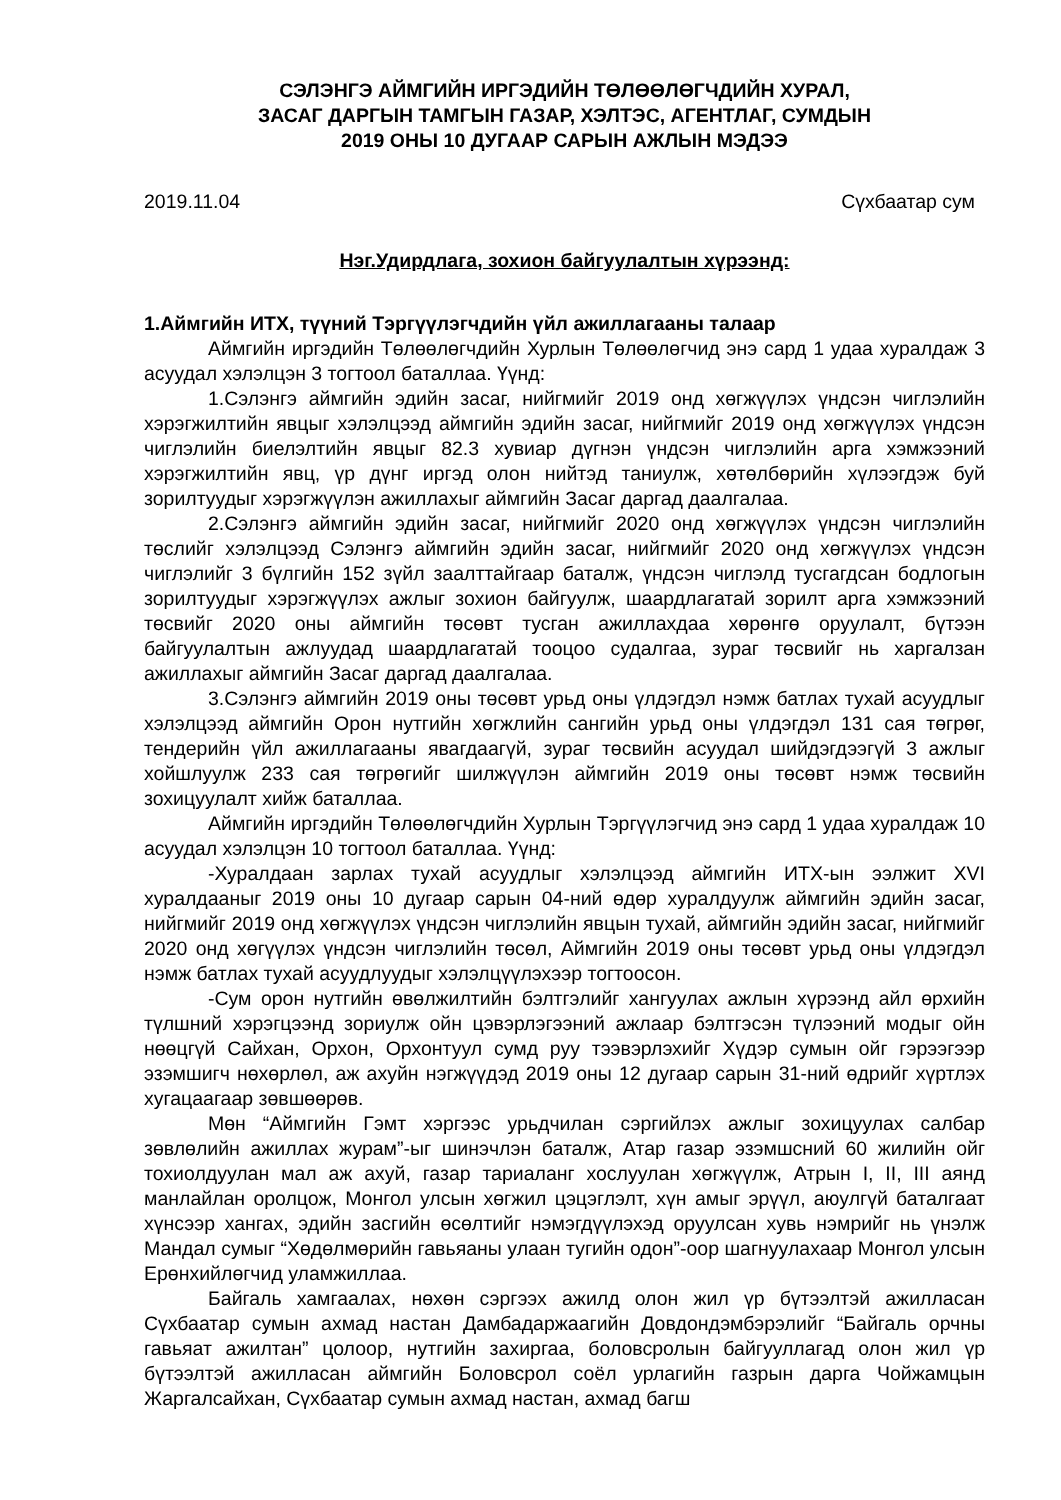СЭЛЭНГЭ АЙМГИЙН ИРГЭДИЙН ТӨЛӨӨЛӨГЧДИЙН ХУРАЛ,
ЗАСАГ ДАРГЫН ТАМГЫН ГАЗАР, ХЭЛТЭС, АГЕНТЛАГ, СУМДЫН
2019 ОНЫ 10 ДУГААР САРЫН АЖЛЫН МЭДЭЭ
2019.11.04 Сүхбаатар сум
Нэг.Удирдлага, зохион байгуулалтын хүрээнд:
1.Аймгийн ИТХ, түүний Тэргүүлэгчдийн үйл ажиллагааны талаар
Аймгийн иргэдийн Төлөөлөгчдийн Хурлын Төлөөлөгчид энэ сард 1 удаа хуралдаж 3 асуудал хэлэлцэн 3 тогтоол баталлаа. Үүнд:
1.Сэлэнгэ аймгийн эдийн засаг, нийгмийг 2019 онд хөгжүүлэх үндсэн чиглэлийн хэрэгжилтийн явцыг хэлэлцээд аймгийн эдийн засаг, нийгмийг 2019 онд хөгжүүлэх үндсэн чиглэлийн биелэлтийн явцыг 82.3 хувиар дүгнэн үндсэн чиглэлийн арга хэмжээний хэрэгжилтийн явц, үр дүнг иргэд олон нийтэд таниулж, хөтөлбөрийн хүлээгдэж буй зорилтуудыг хэрэгжүүлэн ажиллахыг аймгийн Засаг даргад даалгалаа.
2.Сэлэнгэ аймгийн эдийн засаг, нийгмийг 2020 онд хөгжүүлэх үндсэн чиглэлийн төслийг хэлэлцээд Сэлэнгэ аймгийн эдийн засаг, нийгмийг 2020 онд хөгжүүлэх үндсэн чиглэлийг 3 бүлгийн 152 зүйл заалттайгаар баталж, үндсэн чиглэлд тусгагдсан бодлогын зорилтуудыг хэрэгжүүлэх ажлыг зохион байгуулж, шаардлагатай зорилт арга хэмжээний төсвийг 2020 оны аймгийн төсөвт тусган ажиллахдаа хөрөнгө оруулалт, бүтээн байгуулалтын ажлуудад шаардлагатай тооцоо судалгаа, зураг төсвийг нь харгалзан ажиллахыг аймгийн Засаг даргад даалгалаа.
3.Сэлэнгэ аймгийн 2019 оны төсөвт урьд оны үлдэгдэл нэмж батлах тухай асуудлыг хэлэлцээд аймгийн Орон нутгийн хөгжлийн сангийн урьд оны үлдэгдэл 131 сая төгрөг, тендерийн үйл ажиллагааны явагдаагүй, зураг төсвийн асуудал шийдэгдээгүй 3 ажлыг хойшлуулж 233 сая төгрөгийг шилжүүлэн аймгийн 2019 оны төсөвт нэмж төсвийн зохицуулалт хийж баталлаа.
Аймгийн иргэдийн Төлөөлөгчдийн Хурлын Тэргүүлэгчид энэ сард 1 удаа хуралдаж 10 асуудал хэлэлцэн 10 тогтоол баталлаа. Үүнд:
-Хуралдаан зарлах тухай асуудлыг хэлэлцээд аймгийн ИТХ-ын ээлжит XVI хуралдааныг 2019 оны 10 дугаар сарын 04-ний өдөр хуралдуулж аймгийн эдийн засаг, нийгмийг 2019 онд хөгжүүлэх үндсэн чиглэлийн явцын тухай, аймгийн эдийн засаг, нийгмийг 2020 онд хөгүүлэх үндсэн чиглэлийн төсөл, Аймгийн 2019 оны төсөвт урьд оны үлдэгдэл нэмж батлах тухай асуудлуудыг хэлэлцүүлэхээр тогтоосон.
-Сум орон нутгийн өвөлжилтийн бэлтгэлийг хангуулах ажлын хүрээнд айл өрхийн түлшний хэрэгцээнд зориулж ойн цэвэрлэгээний ажлаар бэлтгэсэн түлээний модыг ойн нөөцгүй Сайхан, Орхон, Орхонтуул сумд руу тээвэрлэхийг Хүдэр сумын ойг гэрээгээр эзэмшигч нөхөрлөл, аж ахуйн нэгжүүдэд 2019 оны 12 дугаар сарын 31-ний өдрийг хүртлэх хугацаагаар зөвшөөрөв.
Мөн “Аймгийн Гэмт хэргээс урьдчилан сэргийлэх ажлыг зохицуулах салбар зөвлөлийн ажиллах журам”-ыг шинэчлэн баталж, Атар газар эзэмшсний 60 жилийн ойг тохиолдуулан мал аж ахуй, газар тариаланг хослуулан хөгжүүлж, Атрын I, II, III аянд манлайлан оролцож, Монгол улсын хөгжил цэцэглэлт, хүн амыг эрүүл, аюулгүй баталгаат хүнсээр хангах, эдийн засгийн өсөлтийг нэмэгдүүлэхэд оруулсан хувь нэмрийг нь үнэлж Мандал сумыг “Хөдөлмөрийн гавьяаны улаан тугийн одон”-оор шагнуулахаар Монгол улсын Ерөнхийлөгчид уламжиллаа.
Байгаль хамгаалах, нөхөн сэргээх ажилд олон жил үр бүтээлтэй ажилласан Сүхбаатар сумын ахмад настан Дамбадаржаагийн Довдондэмбэрэлийг “Байгаль орчны гавьяат ажилтан” цолоор, нутгийн захиргаа, боловсролын байгууллагад олон жил үр бүтээлтэй ажилласан аймгийн Боловсрол соёл урлагийн газрын дарга Чойжамцын Жаргалсайхан, Сүхбаатар сумын ахмад настан, ахмад багш